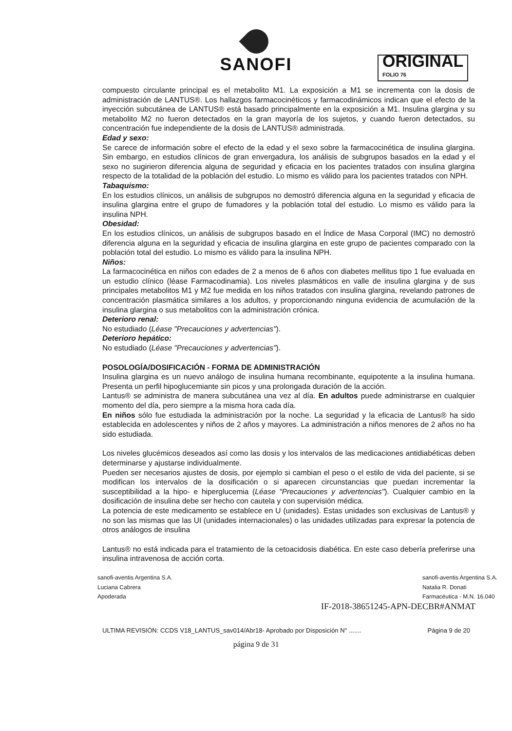SANOFI
ORIGINAL
FOLIO 76
compuesto circulante principal es el metabolito M1. La exposición a M1 se incrementa con la dosis de administración de LANTUS®. Los hallazgos farmacocinéticos y farmacodinámicos indican que el efecto de la inyección subcutánea de LANTUS® está basado principalmente en la exposición a M1. Insulina glargina y su metabolito M2 no fueron detectados en la gran mayoría de los sujetos, y cuando fueron detectados, su concentración fue independiente de la dosis de LANTUS® administrada.
Edad y sexo:
Se carece de información sobre el efecto de la edad y el sexo sobre la farmacocinética de insulina glargina. Sin embargo, en estudios clínicos de gran envergadura, los análisis de subgrupos basados en la edad y el sexo no sugirieron diferencia alguna de seguridad y eficacia en los pacientes tratados con insulina glargina respecto de la totalidad de la población del estudio. Lo mismo es válido para los pacientes tratados con NPH.
Tabaquismo:
En los estudios clínicos, un análisis de subgrupos no demostró diferencia alguna en la seguridad y eficacia de insulina glargina entre el grupo de fumadores y la población total del estudio. Lo mismo es válido para la insulina NPH.
Obesidad:
En los estudios clínicos, un análisis de subgrupos basado en el Índice de Masa Corporal (IMC) no demostró diferencia alguna en la seguridad y eficacia de insulina glargina en este grupo de pacientes comparado con la población total del estudio. Lo mismo es válido para la insulina NPH.
Niños:
La farmacocinética en niños con edades de 2 a menos de 6 años con diabetes mellitus tipo 1 fue evaluada en un estudio clínico (léase Farmacodinamia). Los niveles plasmáticos en valle de insulina glargina y de sus principales metabolitos M1 y M2 fue medida en los niños tratados con insulina glargina, revelando patrones de concentración plasmática similares a los adultos, y proporcionando ninguna evidencia de acumulación de la insulina glargina o sus metabolitos con la administración crónica.
Deterioro renal:
No estudiado (Léase "Precauciones y advertencias").
Deterioro hepático:
No estudiado (Léase "Precauciones y advertencias").
POSOLOGÍA/DOSIFICACIÓN - FORMA DE ADMINISTRACIÓN
Insulina glargina es un nuevo análogo de insulina humana recombinante, equipotente a la insulina humana. Presenta un perfil hipoglucemiante sin picos y una prolongada duración de la acción.
Lantus® se administra de manera subcutánea una vez al día. En adultos puede administrarse en cualquier momento del día, pero siempre a la misma hora cada día.
En niños sólo fue estudiada la administración por la noche. La seguridad y la eficacia de Lantus® ha sido establecida en adolescentes y niños de 2 años y mayores. La administración a niños menores de 2 años no ha sido estudiada.
Los niveles glucémicos deseados así como las dosis y los intervalos de las medicaciones antidiabéticas deben determinarse y ajustarse individualmente.
Pueden ser necesarios ajustes de dosis, por ejemplo si cambian el peso o el estilo de vida del paciente, si se modifican los intervalos de la dosificación o si aparecen circunstancias que puedan incrementar la susceptibilidad a la hipo- e hiperglucemia (Léase "Precauciones y advertencias"). Cualquier cambio en la dosificación de insulina debe ser hecho con cautela y con supervisión médica.
La potencia de este medicamento se establece en U (unidades). Estas unidades son exclusivas de Lantus® y no son las mismas que las UI (unidades internacionales) o las unidades utilizadas para expresar la potencia de otros análogos de insulina
Lantus® no está indicada para el tratamiento de la cetoacidosis diabética. En este caso debería preferirse una insulina intravenosa de acción corta.
sanofi-aventis Argentina S.A.
Luciana Cabrera
Apoderada
sanofi-aventis Argentina S.A.
Natalia R. Donati
Farmacéutica - M.N. 16.040
IF-2018-38651245-APN-DECBR#ANMAT
ULTIMA REVISIÓN: CCDS V18_LANTUS_sav014/Abr18- Aprobado por Disposición N° ....... Página 9 de 20
página 9 de 31